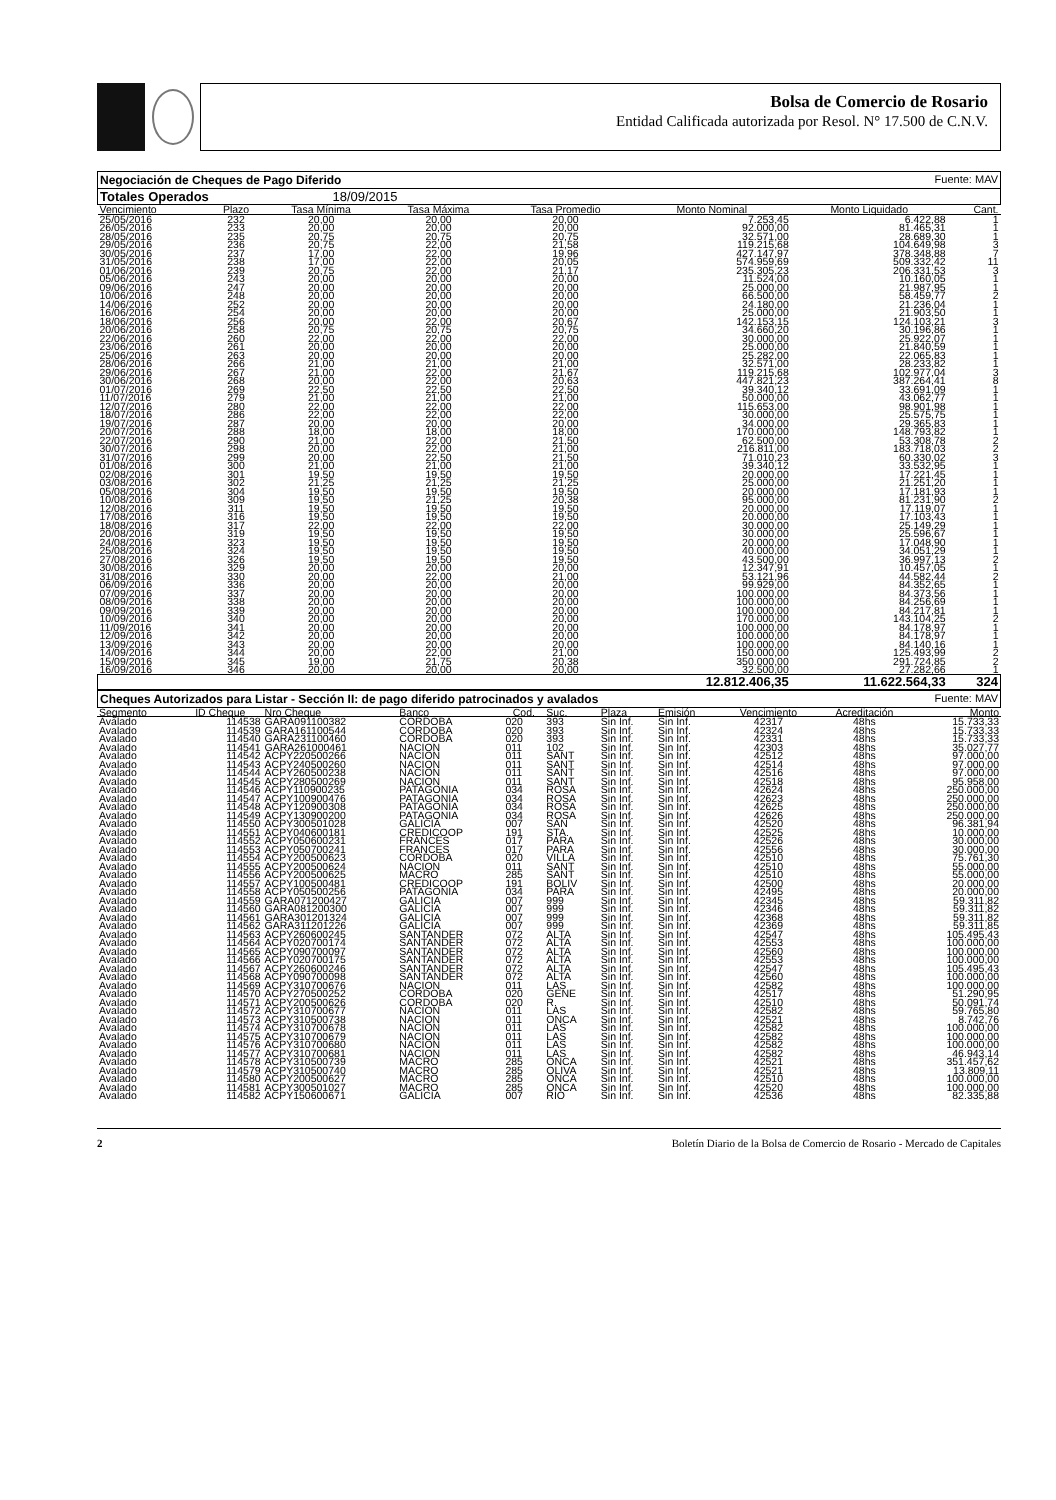Bolsa de Comercio de Rosario
Entidad Calificada autorizada por Resol. N° 17.500 de C.N.V.
Negociación de Cheques de Pago Diferido Fuente: MAV
Totales Operados 18/09/2015
| Vencimiento | Plazo | Tasa Mínima | Tasa Máxima | Tasa Promedio | Monto Nominal | Monto Liquidado | Cant. |
| --- | --- | --- | --- | --- | --- | --- | --- |
| 25/05/2016 | 232 | 20,00 | 20,00 | 20,00 | 7.253,45 | 6.422,88 | 1 |
| 26/05/2016 | 233 | 20,00 | 20,00 | 20,00 | 92.000,00 | 81.465,31 | 1 |
| 28/05/2016 | 235 | 20,75 | 20,75 | 20,75 | 32.571,00 | 28.689,30 | 1 |
| 29/05/2016 | 236 | 20,75 | 22,00 | 21,58 | 119.215,68 | 104.649,98 | 3 |
| 30/05/2016 | 237 | 17,00 | 22,00 | 19,96 | 427.147,97 | 378.348,88 | 7 |
| 31/05/2016 | 238 | 17,00 | 22,00 | 20,05 | 574.959,69 | 509.332,42 | 11 |
| 01/06/2016 | 239 | 20,75 | 22,00 | 21,17 | 235.305,23 | 206.331,53 | 3 |
| 05/06/2016 | 243 | 20,00 | 20,00 | 20,00 | 11.524,00 | 10.160,05 | 1 |
| 09/06/2016 | 247 | 20,00 | 20,00 | 20,00 | 25.000,00 | 21.987,95 | 1 |
| 10/06/2016 | 248 | 20,00 | 20,00 | 20,00 | 66.500,00 | 58.459,77 | 2 |
| 14/06/2016 | 252 | 20,00 | 20,00 | 20,00 | 24.180,00 | 21.236,04 | 1 |
| 16/06/2016 | 254 | 20,00 | 20,00 | 20,00 | 25.000,00 | 21.903,50 | 1 |
| 18/06/2016 | 256 | 20,00 | 22,00 | 20,67 | 142.153,15 | 124.103,21 | 3 |
| 20/06/2016 | 258 | 20,75 | 20,75 | 20,75 | 34.660,20 | 30.196,86 | 1 |
| 22/06/2016 | 260 | 22,00 | 22,00 | 22,00 | 30.000,00 | 25.922,07 | 1 |
| 23/06/2016 | 261 | 20,00 | 20,00 | 20,00 | 25.000,00 | 21.840,59 | 1 |
| 25/06/2016 | 263 | 20,00 | 20,00 | 20,00 | 25.282,00 | 22.065,83 | 1 |
| 28/06/2016 | 266 | 21,00 | 21,00 | 21,00 | 32.571,00 | 28.233,82 | 1 |
| 29/06/2016 | 267 | 21,00 | 22,00 | 21,67 | 119.215,68 | 102.977,04 | 3 |
| 30/06/2016 | 268 | 20,00 | 22,00 | 20,63 | 447.821,23 | 387.264,41 | 8 |
| 01/07/2016 | 269 | 22,50 | 22,50 | 22,50 | 39.340,12 | 33.691,09 | 1 |
| 11/07/2016 | 279 | 21,00 | 21,00 | 21,00 | 50.000,00 | 43.062,77 | 1 |
| 12/07/2016 | 280 | 22,00 | 22,00 | 22,00 | 115.653,00 | 98.901,98 | 1 |
| 18/07/2016 | 286 | 22,00 | 22,00 | 22,00 | 30.000,00 | 25.575,75 | 1 |
| 19/07/2016 | 287 | 20,00 | 20,00 | 20,00 | 34.000,00 | 29.365,83 | 1 |
| 20/07/2016 | 288 | 18,00 | 18,00 | 18,00 | 170.000,00 | 148.793,82 | 1 |
| 22/07/2016 | 290 | 21,00 | 22,00 | 21,50 | 62.500,00 | 53.308,78 | 2 |
| 30/07/2016 | 298 | 20,00 | 22,00 | 21,00 | 216.811,00 | 183.718,03 | 2 |
| 31/07/2016 | 299 | 20,00 | 22,50 | 21,50 | 71.010,23 | 60.330,02 | 3 |
| 01/08/2016 | 300 | 21,00 | 21,00 | 21,00 | 39.340,12 | 33.532,95 | 1 |
| 02/08/2016 | 301 | 19,50 | 19,50 | 19,50 | 20.000,00 | 17.221,45 | 1 |
| 03/08/2016 | 302 | 21,25 | 21,25 | 21,25 | 25.000,00 | 21.251,20 | 1 |
| 05/08/2016 | 304 | 19,50 | 19,50 | 19,50 | 20.000,00 | 17.181,93 | 1 |
| 10/08/2016 | 309 | 19,50 | 21,25 | 20,38 | 95.000,00 | 81.231,90 | 2 |
| 12/08/2016 | 311 | 19,50 | 19,50 | 19,50 | 20.000,00 | 17.119,07 | 1 |
| 17/08/2016 | 316 | 19,50 | 19,50 | 19,50 | 20.000,00 | 17.103,43 | 1 |
| 18/08/2016 | 317 | 22,00 | 22,00 | 22,00 | 30.000,00 | 25.149,29 | 1 |
| 20/08/2016 | 319 | 19,50 | 19,50 | 19,50 | 30.000,00 | 25.596,67 | 1 |
| 24/08/2016 | 323 | 19,50 | 19,50 | 19,50 | 20.000,00 | 17.048,90 | 1 |
| 25/08/2016 | 324 | 19,50 | 19,50 | 19,50 | 40.000,00 | 34.051,29 | 1 |
| 27/08/2016 | 326 | 19,50 | 19,50 | 19,50 | 43.500,00 | 36.997,13 | 2 |
| 30/08/2016 | 329 | 20,00 | 20,00 | 20,00 | 12.347,91 | 10.457,05 | 1 |
| 31/08/2016 | 330 | 20,00 | 22,00 | 21,00 | 53.121,96 | 44.582,44 | 2 |
| 06/09/2016 | 336 | 20,00 | 20,00 | 20,00 | 99.929,00 | 84.352,65 | 1 |
| 07/09/2016 | 337 | 20,00 | 20,00 | 20,00 | 100.000,00 | 84.373,56 | 1 |
| 08/09/2016 | 338 | 20,00 | 20,00 | 20,00 | 100.000,00 | 84.256,69 | 1 |
| 09/09/2016 | 339 | 20,00 | 20,00 | 20,00 | 100.000,00 | 84.217,81 | 1 |
| 10/09/2016 | 340 | 20,00 | 20,00 | 20,00 | 170.000,00 | 143.104,25 | 2 |
| 11/09/2016 | 341 | 20,00 | 20,00 | 20,00 | 100.000,00 | 84.178,97 | 1 |
| 12/09/2016 | 342 | 20,00 | 20,00 | 20,00 | 100.000,00 | 84.178,97 | 1 |
| 13/09/2016 | 343 | 20,00 | 20,00 | 20,00 | 100.000,00 | 84.140,16 | 1 |
| 14/09/2016 | 344 | 20,00 | 22,00 | 21,00 | 150.000,00 | 125.493,99 | 2 |
| 15/09/2016 | 345 | 19,00 | 21,75 | 20,38 | 350.000,00 | 291.724,85 | 2 |
| 16/09/2016 | 346 | 20,00 | 20,00 | 20,00 | 32.500,00 | 27.282,66 | 1 |
| | | | | | 12.812.406,35 | 11.622.564,33 | 324 |
Cheques Autorizados para Listar - Sección II: de pago diferido patrocinados y avalados Fuente: MAV
| Segmento | ID Cheque | Nro Cheque | Banco | Cod. | Suc. | Plaza | Emisión | Vencimiento | Acreditación | Monto |
| --- | --- | --- | --- | --- | --- | --- | --- | --- | --- | --- |
| Avalado | 114538 | GARA091100382 | CORDOBA | 020 | 393 | Sin Inf. | Sin Inf. | 42317 | 48hs | 15.733,33 |
| Avalado | 114539 | GARA161100544 | CORDOBA | 020 | 393 | Sin Inf. | Sin Inf. | 42324 | 48hs | 15.733,33 |
| Avalado | 114540 | GARA231100460 | CORDOBA | 020 | 393 | Sin Inf. | Sin Inf. | 42331 | 48hs | 15.733,33 |
| Avalado | 114541 | GARA261000461 | NACION | 011 | 102 | Sin Inf. | Sin Inf. | 42303 | 48hs | 35.027,77 |
| Avalado | 114542 | ACPY220500266 | NACION | 011 | SANT | Sin Inf. | Sin Inf. | 42512 | 48hs | 97.000,00 |
| Avalado | 114543 | ACPY240500260 | NACION | 011 | SANT | Sin Inf. | Sin Inf. | 42514 | 48hs | 97.000,00 |
| Avalado | 114544 | ACPY260500238 | NACION | 011 | SANT | Sin Inf. | Sin Inf. | 42516 | 48hs | 97.000,00 |
| Avalado | 114545 | ACPY280500269 | NACION | 011 | SANT | Sin Inf. | Sin Inf. | 42518 | 48hs | 95.958,00 |
| Avalado | 114546 | ACPY110900235 | PATAGONIA | 034 | ROSA | Sin Inf. | Sin Inf. | 42624 | 48hs | 250.000,00 |
| Avalado | 114547 | ACPY100900476 | PATAGONIA | 034 | ROSA | Sin Inf. | Sin Inf. | 42623 | 48hs | 250.000,00 |
| Avalado | 114548 | ACPY120900308 | PATAGONIA | 034 | ROSA | Sin Inf. | Sin Inf. | 42625 | 48hs | 250.000,00 |
| Avalado | 114549 | ACPY130900200 | PATAGONIA | 034 | ROSA | Sin Inf. | Sin Inf. | 42626 | 48hs | 250.000,00 |
| Avalado | 114550 | ACPY300501028 | GALICIA | 007 | SAN | Sin Inf. | Sin Inf. | 42520 | 48hs | 96.381,94 |
| Avalado | 114551 | ACPY040600181 | CREDICOOP | 191 | STA. | Sin Inf. | Sin Inf. | 42525 | 48hs | 10.000,00 |
| Avalado | 114552 | ACPY050600231 | FRANCES | 017 | PARA | Sin Inf. | Sin Inf. | 42526 | 48hs | 30.000,00 |
| Avalado | 114553 | ACPY050700241 | FRANCES | 017 | PARA | Sin Inf. | Sin Inf. | 42556 | 48hs | 30.000,00 |
| Avalado | 114554 | ACPY200500623 | CORDOBA | 020 | VILLA | Sin Inf. | Sin Inf. | 42510 | 48hs | 75.761,30 |
| Avalado | 114555 | ACPY200500624 | NACION | 011 | SANT | Sin Inf. | Sin Inf. | 42510 | 48hs | 55.000,00 |
| Avalado | 114556 | ACPY200500625 | MACRO | 285 | SANT | Sin Inf. | Sin Inf. | 42510 | 48hs | 55.000,00 |
| Avalado | 114557 | ACPY100500481 | CREDICOOP | 191 | BOLIV | Sin Inf. | Sin Inf. | 42500 | 48hs | 20.000,00 |
| Avalado | 114558 | ACPY050500256 | PATAGONIA | 034 | PARA | Sin Inf. | Sin Inf. | 42495 | 48hs | 20.000,00 |
| Avalado | 114559 | GARA071200427 | GALICIA | 007 | 999 | Sin Inf. | Sin Inf. | 42345 | 48hs | 59.311,82 |
| Avalado | 114560 | GARA081200300 | GALICIA | 007 | 999 | Sin Inf. | Sin Inf. | 42346 | 48hs | 59.311,82 |
| Avalado | 114561 | GARA301201324 | GALICIA | 007 | 999 | Sin Inf. | Sin Inf. | 42368 | 48hs | 59.311,82 |
| Avalado | 114562 | GARA311201226 | GALICIA | 007 | 999 | Sin Inf. | Sin Inf. | 42369 | 48hs | 59.311,85 |
| Avalado | 114563 | ACPY260600245 | SANTANDER | 072 | ALTA | Sin Inf. | Sin Inf. | 42547 | 48hs | 105.495,43 |
| Avalado | 114564 | ACPY020700174 | SANTANDER | 072 | ALTA | Sin Inf. | Sin Inf. | 42553 | 48hs | 100.000,00 |
| Avalado | 114565 | ACPY090700097 | SANTANDER | 072 | ALTA | Sin Inf. | Sin Inf. | 42560 | 48hs | 100.000,00 |
| Avalado | 114566 | ACPY020700175 | SANTANDER | 072 | ALTA | Sin Inf. | Sin Inf. | 42553 | 48hs | 100.000,00 |
| Avalado | 114567 | ACPY260600246 | SANTANDER | 072 | ALTA | Sin Inf. | Sin Inf. | 42547 | 48hs | 105.495,43 |
| Avalado | 114568 | ACPY090700098 | SANTANDER | 072 | ALTA | Sin Inf. | Sin Inf. | 42560 | 48hs | 100.000,00 |
| Avalado | 114569 | ACPY310700676 | NACION | 011 | LAS | Sin Inf. | Sin Inf. | 42582 | 48hs | 100.000,00 |
| Avalado | 114570 | ACPY270500252 | CORDOBA | 020 | GENE | Sin Inf. | Sin Inf. | 42517 | 48hs | 51.290,95 |
| Avalado | 114571 | ACPY200500626 | CORDOBA | 020 | R. | Sin Inf. | Sin Inf. | 42510 | 48hs | 50.091,74 |
| Avalado | 114572 | ACPY310700677 | NACION | 011 | LAS | Sin Inf. | Sin Inf. | 42582 | 48hs | 59.765,80 |
| Avalado | 114573 | ACPY310500738 | NACION | 011 | ONCA | Sin Inf. | Sin Inf. | 42521 | 48hs | 8.742,76 |
| Avalado | 114574 | ACPY310700678 | NACION | 011 | LAS | Sin Inf. | Sin Inf. | 42582 | 48hs | 100.000,00 |
| Avalado | 114575 | ACPY310700679 | NACION | 011 | LAS | Sin Inf. | Sin Inf. | 42582 | 48hs | 100.000,00 |
| Avalado | 114576 | ACPY310700680 | NACION | 011 | LAS | Sin Inf. | Sin Inf. | 42582 | 48hs | 100.000,00 |
| Avalado | 114577 | ACPY310700681 | NACION | 011 | LAS | Sin Inf. | Sin Inf. | 42582 | 48hs | 46.943,14 |
| Avalado | 114578 | ACPY310500739 | MACRO | 285 | ONCA | Sin Inf. | Sin Inf. | 42521 | 48hs | 351.457,62 |
| Avalado | 114579 | ACPY310500740 | MACRO | 285 | OLIVA | Sin Inf. | Sin Inf. | 42521 | 48hs | 13.809,11 |
| Avalado | 114580 | ACPY200500627 | MACRO | 285 | ONCA | Sin Inf. | Sin Inf. | 42510 | 48hs | 100.000,00 |
| Avalado | 114581 | ACPY300501027 | MACRO | 285 | ONCA | Sin Inf. | Sin Inf. | 42520 | 48hs | 100.000,00 |
| Avalado | 114582 | ACPY150600671 | GALICIA | 007 | RIO | Sin Inf. | Sin Inf. | 42536 | 48hs | 82.335,88 |
2 Boletín Diario de la Bolsa de Comercio de Rosario - Mercado de Capitales